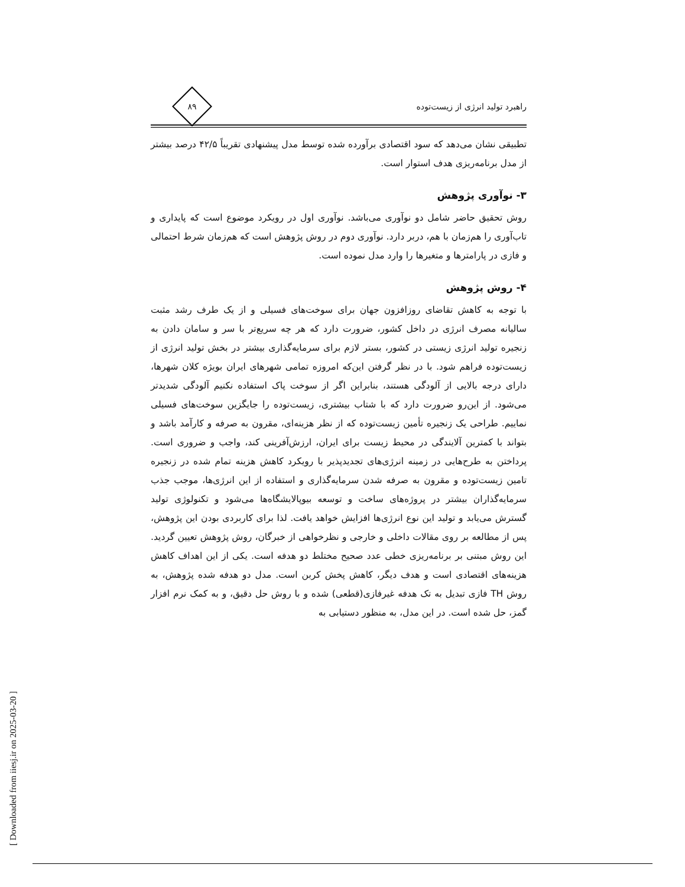[ Downloaded from iiesj.ir on 2025-03-20 ]
راهبرد تولید انرژی از زیست‌توده
۸۹
تطبیقی نشان می‌دهد که سود اقتصادی برآورده شده توسط مدل پیشنهادی تقریباً ۴۲/۵ درصد بیشتر از مدل برنامه‌ریزی هدف استوار است.
۳- نوآوری پژوهش
روش تحقیق حاضر شامل دو نوآوری می‌باشد. نوآوری اول در رویکرد موضوع است که پایداری و تاب‌آوری را هم‌زمان با هم، دربر دارد. نوآوری دوم در روش پژوهش است که هم‌زمان شرط احتمالی و فازی در پارامترها و متغیرها را وارد مدل نموده است.
۴- روش پژوهش
با توجه به کاهش تقاضای روزافزون جهان برای سوخت‌های فسیلی و از یک طرف رشد مثبت سالیانه مصرف انرژی در داخل کشور، ضرورت دارد که هر چه سریع‌تر با سر و سامان دادن به زنجیره تولید انرژی زیستی در کشور، بستر لازم برای سرمایه‌گذاری بیشتر در بخش تولید انرژی از زیست‌توده فراهم شود. با در نظر گرفتن این‌که امروزه تمامی شهرهای ایران بویژه کلان شهرها، دارای درجه بالایی از آلودگی هستند، بنابراین اگر از سوخت پاک استفاده نکنیم آلودگی شدیدتر می‌شود. از این‌رو ضرورت دارد که با شتاب بیشتری، زیست‌توده را جایگزین سوخت‌های فسیلی نماییم. طراحی یک زنجیره تأمین زیست‌توده که از نظر هزینه‌ای، مقرون به صرفه و کارآمد باشد و بتواند با کمترین آلایندگی در محیط زیست برای ایران، ارزش‌آفرینی کند، واجب و ضروری است. پرداختن به طرح‌هایی در زمینه انرژی‌های تجدیدپذیر با رویکرد کاهش هزینه تمام شده در زنجیره تامین زیست‌توده و مقرون به صرفه شدن سرمایه‌گذاری و استفاده از این انرژی‌ها، موجب جذب سرمایه‌گذاران بیشتر در پروژه‌های ساخت و توسعه بیوپالایشگاه‌ها می‌شود و تکنولوژی تولید گسترش می‌یابد و تولید این نوع انرژی‌ها افزایش خواهد یافت. لذا برای کاربردی بودن این پژوهش، پس از مطالعه بر روی مقالات داخلی و خارجی و نظرخواهی از خبرگان، روش پژوهش تعیین گردید. این روش مبتنی بر برنامه‌ریزی خطی عدد صحیح مختلط دو هدفه است. یکی از این اهداف کاهش هزینه‌های اقتصادی است و هدف دیگر، کاهش پخش کربن است. مدل دو هدفه شده پژوهش، به روش TH فازی تبدیل به تک هدفه غیرفازی(قطعی) شده و با روش حل دقیق، و به کمک نرم افزار گمز، حل شده است. در این مدل، به منظور دستیابی به